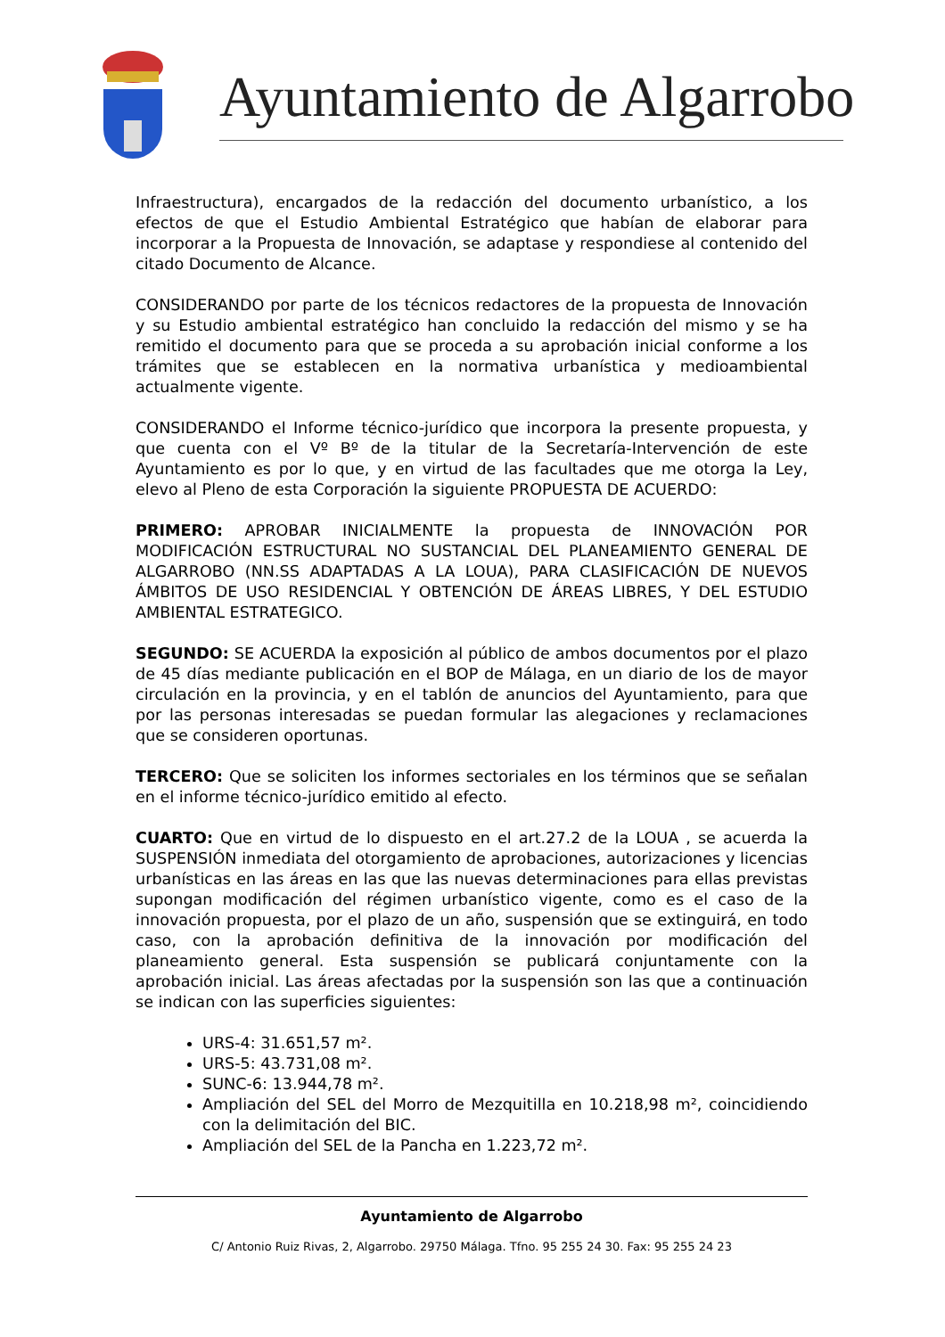Ayuntamiento de Algarrobo
Infraestructura), encargados de la redacción del documento urbanístico, a los efectos de que el Estudio Ambiental Estratégico que habían de elaborar para incorporar a la Propuesta de Innovación, se adaptase y respondiese al contenido del citado Documento de Alcance.
CONSIDERANDO por parte de los técnicos redactores de la propuesta de Innovación y su Estudio ambiental estratégico han concluido la redacción del mismo y se ha remitido el documento para que se proceda a su aprobación inicial conforme a los trámites que se establecen en la normativa urbanística y medioambiental actualmente vigente.
CONSIDERANDO el Informe técnico-jurídico que incorpora la presente propuesta, y que cuenta con el Vº Bº de la titular de la Secretaría-Intervención de este Ayuntamiento es por lo que, y en virtud de las facultades que me otorga la Ley, elevo al Pleno de esta Corporación la siguiente PROPUESTA DE ACUERDO:
PRIMERO: APROBAR INICIALMENTE la propuesta de INNOVACIÓN POR MODIFICACIÓN ESTRUCTURAL NO SUSTANCIAL DEL PLANEAMIENTO GENERAL DE ALGARROBO (NN.SS ADAPTADAS A LA LOUA), PARA CLASIFICACIÓN DE NUEVOS ÁMBITOS DE USO RESIDENCIAL Y OBTENCIÓN DE ÁREAS LIBRES, Y DEL ESTUDIO AMBIENTAL ESTRATEGICO.
SEGUNDO: SE ACUERDA la exposición al público de ambos documentos por el plazo de 45 días mediante publicación en el BOP de Málaga, en un diario de los de mayor circulación en la provincia, y en el tablón de anuncios del Ayuntamiento, para que por las personas interesadas se puedan formular las alegaciones y reclamaciones que se consideren oportunas.
TERCERO: Que se soliciten los informes sectoriales en los términos que se señalan en el informe técnico-jurídico emitido al efecto.
CUARTO: Que en virtud de lo dispuesto en el art.27.2 de la LOUA , se acuerda la SUSPENSIÓN inmediata del otorgamiento de aprobaciones, autorizaciones y licencias urbanísticas en las áreas en las que las nuevas determinaciones para ellas previstas supongan modificación del régimen urbanístico vigente, como es el caso de la innovación propuesta, por el plazo de un año, suspensión que se extinguirá, en todo caso, con la aprobación definitiva de la innovación por modificación del planeamiento general. Esta suspensión se publicará conjuntamente con la aprobación inicial. Las áreas afectadas por la suspensión son las que a continuación se indican con las superficies siguientes:
URS-4: 31.651,57 m².
URS-5: 43.731,08 m².
SUNC-6: 13.944,78 m².
Ampliación del SEL del Morro de Mezquitilla en 10.218,98 m², coincidiendo con la delimitación del BIC.
Ampliación del SEL de la Pancha en 1.223,72 m².
Ayuntamiento de Algarrobo
C/ Antonio Ruiz Rivas, 2, Algarrobo. 29750 Málaga. Tfno. 95 255 24 30. Fax: 95 255 24 23